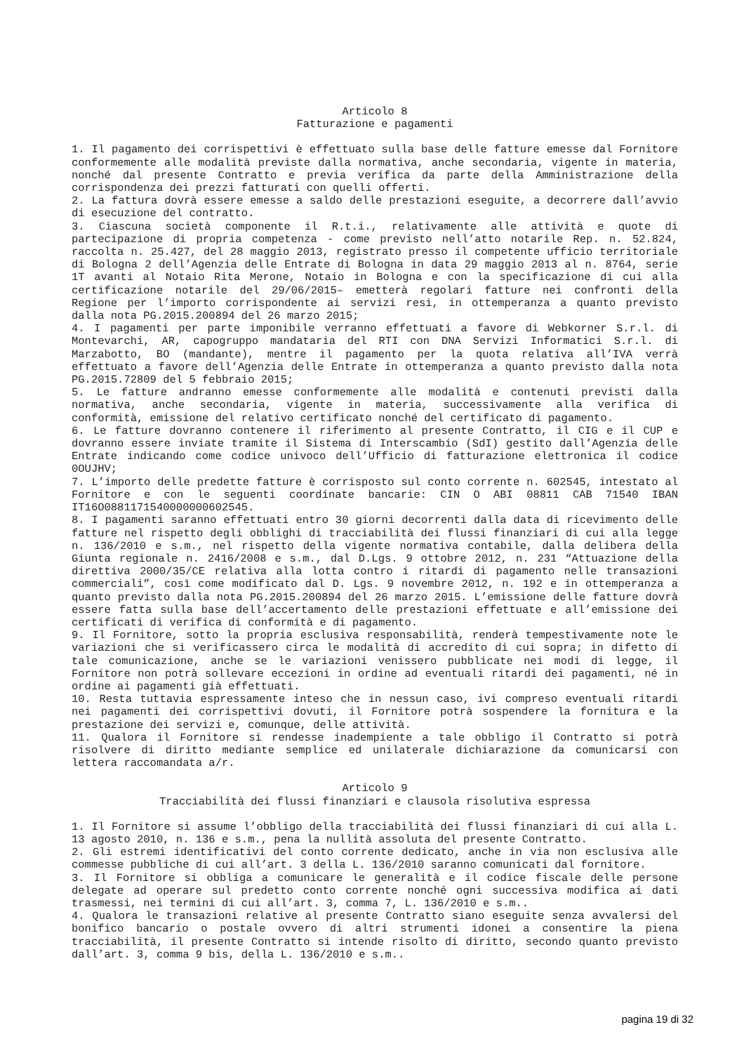Articolo 8
Fatturazione e pagamenti
1. Il pagamento dei corrispettivi è effettuato sulla base delle fatture emesse dal Fornitore conformemente alle modalità previste dalla normativa, anche secondaria, vigente in materia, nonché dal presente Contratto e previa verifica da parte della Amministrazione della corrispondenza dei prezzi fatturati con quelli offerti.
2. La fattura dovrà essere emesse a saldo delle prestazioni eseguite, a decorrere dall’avvio di esecuzione del contratto.
3. Ciascuna società componente il R.t.i., relativamente alle attività e quote di partecipazione di propria competenza - come previsto nell’atto notarile Rep. n. 52.824, raccolta n. 25.427, del 28 maggio 2013, registrato presso il competente ufficio territoriale di Bologna 2 dell’Agenzia delle Entrate di Bologna in data 29 maggio 2013 al n. 8764, serie 1T avanti al Notaio Rita Merone, Notaio in Bologna e con la specificazione di cui alla certificazione notarile del 29/06/2015– emetterà regolari fatture nei confronti della Regione per l’importo corrispondente ai servizi resi, in ottemperanza a quanto previsto dalla nota PG.2015.200894 del 26 marzo 2015;
4. I pagamenti per parte imponibile verranno effettuati a favore di Webkorner S.r.l. di Montevarchi, AR, capogruppo mandataria del RTI con DNA Servizi Informatici S.r.l. di Marzabotto, BO (mandante), mentre il pagamento per la quota relativa all’IVA verrà effettuato a favore dell’Agenzia delle Entrate in ottemperanza a quanto previsto dalla nota PG.2015.72809 del 5 febbraio 2015;
5. Le fatture andranno emesse conformemente alle modalità e contenuti previsti dalla normativa, anche secondaria, vigente in materia, successivamente alla verifica di conformità, emissione del relativo certificato nonché del certificato di pagamento.
6. Le fatture dovranno contenere il riferimento al presente Contratto, il CIG e il CUP e dovranno essere inviate tramite il Sistema di Interscambio (SdI) gestito dall’Agenzia delle Entrate indicando come codice univoco dell’Ufficio di fatturazione elettronica il codice 0OUJHV;
7. L’importo delle predette fatture è corrisposto sul conto corrente n. 602545, intestato al Fornitore e con le seguenti coordinate bancarie: CIN O ABI 08811 CAB 71540 IBAN IT16O0881171540000000602545.
8. I pagamenti saranno effettuati entro 30 giorni decorrenti dalla data di ricevimento delle fatture nel rispetto degli obblighi di tracciabilità dei flussi finanziari di cui alla legge n. 136/2010 e s.m., nel rispetto della vigente normativa contabile, dalla delibera della Giunta regionale n. 2416/2008 e s.m., dal D.Lgs. 9 ottobre 2012, n. 231 “Attuazione della direttiva 2000/35/CE relativa alla lotta contro i ritardi di pagamento nelle transazioni commerciali”, così come modificato dal D. Lgs. 9 novembre 2012, n. 192 e in ottemperanza a quanto previsto dalla nota PG.2015.200894 del 26 marzo 2015. L’emissione delle fatture dovrà essere fatta sulla base dell’accertamento delle prestazioni effettuate e all’emissione dei certificati di verifica di conformità e di pagamento.
9. Il Fornitore, sotto la propria esclusiva responsabilità, renderà tempestivamente note le variazioni che si verificassero circa le modalità di accredito di cui sopra; in difetto di tale comunicazione, anche se le variazioni venissero pubblicate nei modi di legge, il Fornitore non potrà sollevare eccezioni in ordine ad eventuali ritardi dei pagamenti, né in ordine ai pagamenti già effettuati.
10. Resta tuttavia espressamente inteso che in nessun caso, ivi compreso eventuali ritardi nei pagamenti dei corrispettivi dovuti, il Fornitore potrà sospendere la fornitura e la prestazione dei servizi e, comunque, delle attività.
11. Qualora il Fornitore si rendesse inadempiente a tale obbligo il Contratto si potrà risolvere di diritto mediante semplice ed unilaterale dichiarazione da comunicarsi con lettera raccomandata a/r.
Articolo 9
Tracciabilità dei flussi finanziari e clausola risolutiva espressa
1. Il Fornitore si assume l’obbligo della tracciabilità dei flussi finanziari di cui alla L. 13 agosto 2010, n. 136 e s.m., pena la nullità assoluta del presente Contratto.
2. Gli estremi identificativi del conto corrente dedicato, anche in via non esclusiva alle commesse pubbliche di cui all’art. 3 della L. 136/2010 saranno comunicati dal fornitore.
3. Il Fornitore si obbliga a comunicare le generalità e il codice fiscale delle persone delegate ad operare sul predetto conto corrente nonché ogni successiva modifica ai dati trasmessi, nei termini di cui all’art. 3, comma 7, L. 136/2010 e s.m..
4. Qualora le transazioni relative al presente Contratto siano eseguite senza avvalersi del bonifico bancario o postale ovvero di altri strumenti idonei a consentire la piena tracciabilità, il presente Contratto si intende risolto di diritto, secondo quanto previsto dall’art. 3, comma 9 bis, della L. 136/2010 e s.m..
pagina 19 di 32